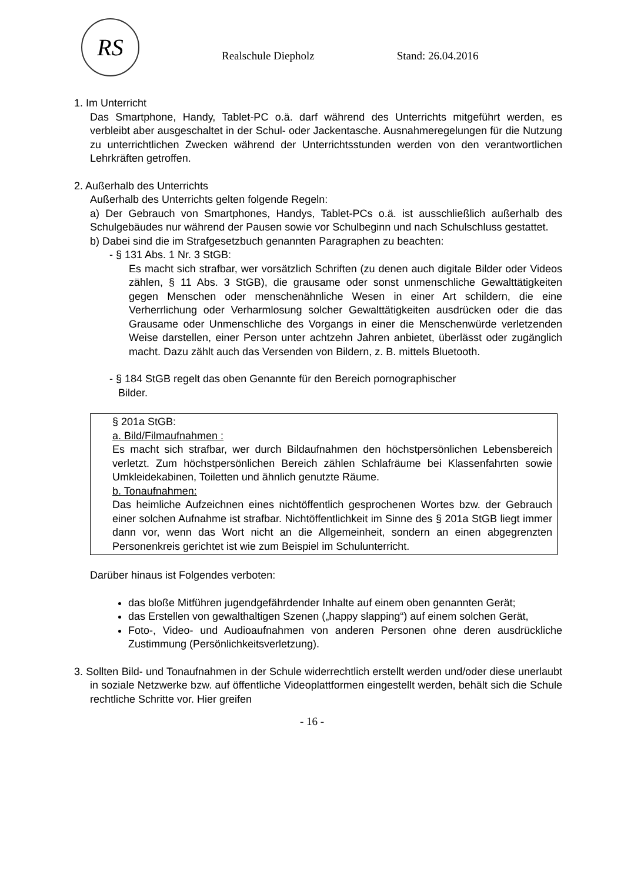RS
Realschule Diepholz
Stand: 26.04.2016
1. Im Unterricht
Das Smartphone, Handy, Tablet-PC o.ä. darf während des Unterrichts mitgeführt werden, es verbleibt aber ausgeschaltet in der Schul- oder Jackentasche. Ausnahmeregelungen für die Nutzung zu unterrichtlichen Zwecken während der Unterrichtsstunden werden von den verantwortlichen Lehrkräften getroffen.
2. Außerhalb des Unterrichts
Außerhalb des Unterrichts gelten folgende Regeln:
a) Der Gebrauch von Smartphones, Handys, Tablet-PCs o.ä. ist ausschließlich außerhalb des Schulgebäudes nur während der Pausen sowie vor Schulbeginn und nach Schulschluss gestattet.
b) Dabei sind die im Strafgesetzbuch genannten Paragraphen zu beachten:
- § 131 Abs. 1 Nr. 3 StGB:
Es macht sich strafbar, wer vorsätzlich Schriften (zu denen auch digitale Bilder oder Videos zählen, § 11 Abs. 3 StGB), die grausame oder sonst unmenschliche Gewalttätigkeiten gegen Menschen oder menschenähnliche Wesen in einer Art schildern, die eine Verherrlichung oder Verharmlosung solcher Gewalttätigkeiten ausdrücken oder die das Grausame oder Unmenschliche des Vorgangs in einer die Menschenwürde verletzenden Weise darstellen, einer Person unter achtzehn Jahren anbietet, überlässt oder zugänglich macht. Dazu zählt auch das Versenden von Bildern, z. B. mittels Bluetooth.
- § 184 StGB regelt das oben Genannte für den Bereich pornographischer
Bilder.
§ 201a StGB:
a. Bild/Filmaufnahmen :
Es macht sich strafbar, wer durch Bildaufnahmen den höchstpersönlichen Lebensbereich verletzt. Zum höchstpersönlichen Bereich zählen Schlafräume bei Klassenfahrten sowie Umkleidekabinen, Toiletten und ähnlich genutzte Räume.
b. Tonaufnahmen:
Das heimliche Aufzeichnen eines nichtöffentlich gesprochenen Wortes bzw. der Gebrauch einer solchen Aufnahme ist strafbar. Nichtöffentlichkeit im Sinne des § 201a StGB liegt immer dann vor, wenn das Wort nicht an die Allgemeinheit, sondern an einen abgegrenzten Personenkreis gerichtet ist wie zum Beispiel im Schulunterricht.
Darüber hinaus ist Folgendes verboten:
das bloße Mitführen jugendgefährdender Inhalte auf einem oben genannten Gerät;
das Erstellen von gewalthaltigen Szenen („happy slapping“) auf einem solchen Gerät,
Foto-, Video- und Audioaufnahmen von anderen Personen ohne deren ausdrückliche Zustimmung (Persönlichkeitsverletzung).
3. Sollten Bild- und Tonaufnahmen in der Schule widerrechtlich erstellt werden und/oder diese unerlaubt in soziale Netzwerke bzw. auf öffentliche Videoplattformen eingestellt werden, behält sich die Schule rechtliche Schritte vor. Hier greifen
- 16 -